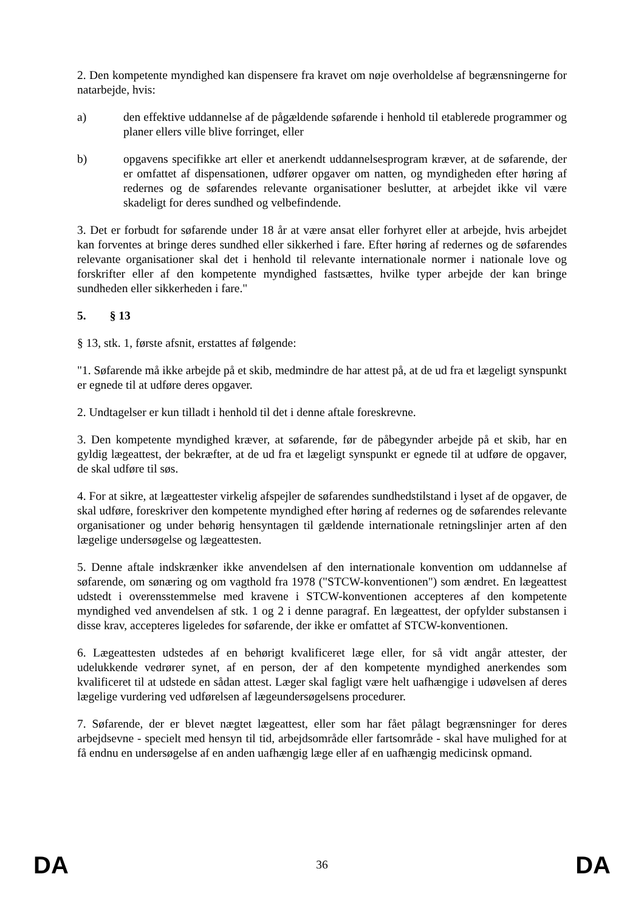2. Den kompetente myndighed kan dispensere fra kravet om nøje overholdelse af begrænsningerne for natarbejde, hvis:
a) den effektive uddannelse af de pågældende søfarende i henhold til etablerede programmer og planer ellers ville blive forringet, eller
b) opgavens specifikke art eller et anerkendt uddannelsesprogram kræver, at de søfarende, der er omfattet af dispensationen, udfører opgaver om natten, og myndigheden efter høring af redernes og de søfarendes relevante organisationer beslutter, at arbejdet ikke vil være skadeligt for deres sundhed og velbefindende.
3. Det er forbudt for søfarende under 18 år at være ansat eller forhyret eller at arbejde, hvis arbejdet kan forventes at bringe deres sundhed eller sikkerhed i fare. Efter høring af redernes og de søfarendes relevante organisationer skal det i henhold til relevante internationale normer i nationale love og forskrifter eller af den kompetente myndighed fastsættes, hvilke typer arbejde der kan bringe sundheden eller sikkerheden i fare."
5. § 13
§ 13, stk. 1, første afsnit, erstattes af følgende:
"1. Søfarende må ikke arbejde på et skib, medmindre de har attest på, at de ud fra et lægeligt synspunkt er egnede til at udføre deres opgaver.
2. Undtagelser er kun tilladt i henhold til det i denne aftale foreskrevne.
3. Den kompetente myndighed kræver, at søfarende, før de påbegynder arbejde på et skib, har en gyldig lægeattest, der bekræfter, at de ud fra et lægeligt synspunkt er egnede til at udføre de opgaver, de skal udføre til søs.
4. For at sikre, at lægeattester virkelig afspejler de søfarendes sundhedstilstand i lyset af de opgaver, de skal udføre, foreskriver den kompetente myndighed efter høring af redernes og de søfarendes relevante organisationer og under behørig hensyntagen til gældende internationale retningslinjer arten af den lægelige undersøgelse og lægeattesten.
5. Denne aftale indskrænker ikke anvendelsen af den internationale konvention om uddannelse af søfarende, om sønæring og om vagthold fra 1978 ("STCW-konventionen") som ændret. En lægeattest udstedt i overensstemmelse med kravene i STCW-konventionen accepteres af den kompetente myndighed ved anvendelsen af stk. 1 og 2 i denne paragraf. En lægeattest, der opfylder substansen i disse krav, accepteres ligeledes for søfarende, der ikke er omfattet af STCW-konventionen.
6. Lægeattesten udstedes af en behørigt kvalificeret læge eller, for så vidt angår attester, der udelukkende vedrører synet, af en person, der af den kompetente myndighed anerkendes som kvalificeret til at udstede en sådan attest. Læger skal fagligt være helt uafhængige i udøvelsen af deres lægelige vurdering ved udførelsen af lægeundersøgelsens procedurer.
7. Søfarende, der er blevet nægtet lægeattest, eller som har fået pålagt begrænsninger for deres arbejdsevne - specielt med hensyn til tid, arbejdsområde eller fartsområde - skal have mulighed for at få endnu en undersøgelse af en anden uafhængig læge eller af en uafhængig medicinsk opmand.
DA 36 DA